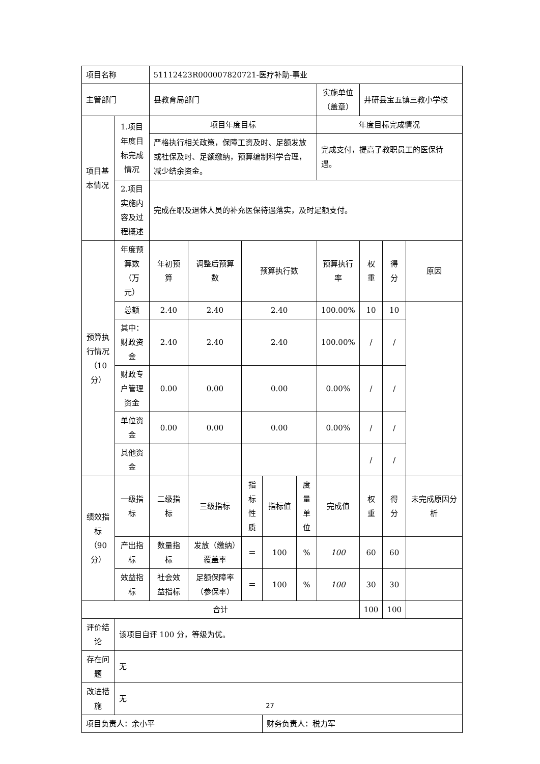| 项目名称 | | 51112423R000007820721-医疗补助-事业 | | | | | | | | |
| 主管部门 | | 县教育局部门 | | | | | 实施单位（盖章） | 井研县宝五镇三教小学校 | | |
| 项目基本情况 | 1.项目年度目标完成情况 | 项目年度目标 | | | | | 年度目标完成情况 | | | |
| | | 严格执行相关政策，保障工资及时、足额发放或社保及时、足额缴纳，预算编制科学合理，减少结余资金。 | | | | | 完成支付，提高了教职员工的医保待遇。 | | | |
| | 2.项目实施内容及过程概述 | 完成在职及退休人员的补充医保待遇落实，及时足额支付。 | | | | | | | | |
| 预算执行情况（10分） | 年度预算数（万元） | 年初预算 | 调整后预算数 | 预算执行数 | | | 预算执行率 | 权重 | 得分 | 原因 |
| | 总额 | 2.40 | 2.40 | 2.40 | | | 100.00% | 10 | 10 | |
| | 其中：财政资金 | 2.40 | 2.40 | 2.40 | | | 100.00% | / | / | |
| | 财政专户管理资金 | 0.00 | 0.00 | 0.00 | | | 0.00% | / | / | |
| | 单位资金 | 0.00 | 0.00 | 0.00 | | | 0.00% | / | / | |
| | 其他资金 | | | | | | | / | / | |
| 绩效指标（90分） | 一级指标 | 二级指标 | 三级指标 | 指标性质 | 指标值 | 度量单位 | 完成值 | 权重 | 得分 | 未完成原因分析 |
| | 产出指标 | 数量指标 | 发放（缴纳）覆盖率 | ＝ | 100 | % | 100 | 60 | 60 | |
| | 效益指标 | 社会效益指标 | 足额保障率（参保率） | ＝ | 100 | % | 100 | 30 | 30 | |
| 合计 | | | | | | | | 100 | 100 | |
| 评价结论 | 该项目自评 100 分，等级为优。 | | | | | | | | | |
| 存在问题 | 无 | | | | | | | | | |
| 改进措施 | 无 | | | | | | | | | |
| 项目负责人：余小平 | | | | | 财务负责人：税力军 | | | | | |
27